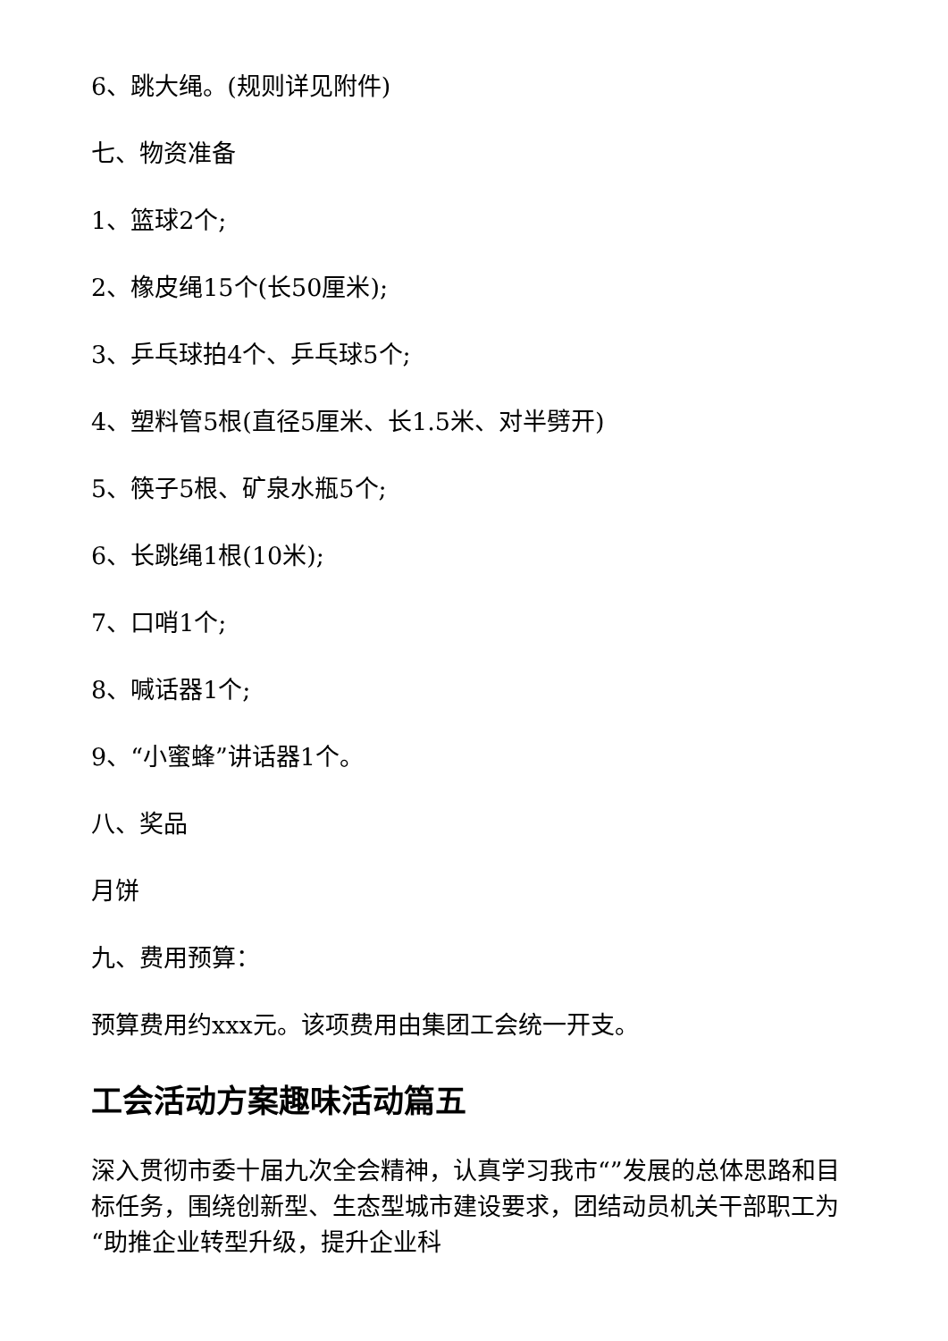6、跳大绳。(规则详见附件)
七、物资准备
1、篮球2个;
2、橡皮绳15个(长50厘米);
3、乒乓球拍4个、乒乓球5个;
4、塑料管5根(直径5厘米、长1.5米、对半劈开)
5、筷子5根、矿泉水瓶5个;
6、长跳绳1根(10米);
7、口哨1个;
8、喊话器1个;
9、“小蜜蜂”讲话器1个。
八、奖品
月饼
九、费用预算：
预算费用约xxx元。该项费用由集团工会统一开支。
工会活动方案趣味活动篇五
深入贯彻市委十届九次全会精神，认真学习我市“”发展的总体思路和目标任务，围绕创新型、生态型城市建设要求，团结动员机关干部职工为“助推企业转型升级，提升企业科